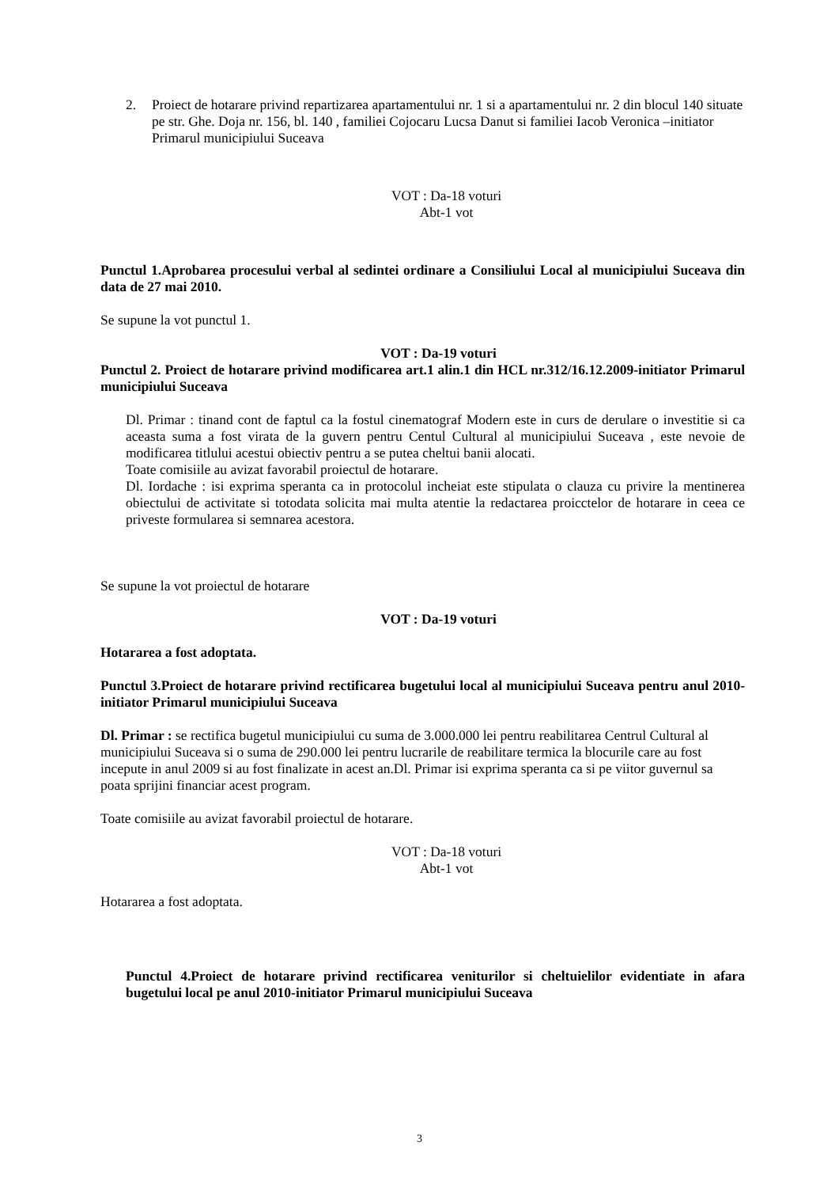2. Proiect de hotarare privind repartizarea apartamentului nr. 1 si a apartamentului nr. 2 din blocul 140 situate pe str. Ghe. Doja nr. 156, bl. 140 , familiei Cojocaru Lucsa Danut si familiei Iacob Veronica –initiator Primarul municipiului Suceava
VOT : Da-18 voturi
Abt-1 vot
Punctul 1.Aprobarea procesului verbal al sedintei ordinare a Consiliului Local al municipiului Suceava din data de 27 mai 2010.
Se supune la vot punctul 1.
VOT : Da-19 voturi
Punctul 2. Proiect de hotarare privind modificarea art.1 alin.1 din HCL nr.312/16.12.2009-initiator Primarul municipiului Suceava
Dl. Primar : tinand cont de faptul ca la fostul cinematograf Modern este in curs de derulare o investitie si ca aceasta suma a fost virata de la guvern pentru Centul Cultural al municipiului Suceava , este nevoie de modificarea titlului acestui obiectiv pentru a se putea cheltui banii alocati.
Toate comisiile au avizat favorabil proiectul de hotarare.
Dl. Iordache : isi exprima speranta ca in protocolul incheiat este stipulata o clauza cu privire la mentinerea obiectului de activitate si totodata solicita mai multa atentie la redactarea proicctelor de hotarare in ceea ce priveste formularea si semnarea acestora.
Se supune la vot proiectul de hotarare
VOT : Da-19 voturi
Hotararea a fost adoptata.
Punctul 3.Proiect de hotarare privind rectificarea bugetului local al municipiului Suceava pentru anul 2010-initiator Primarul municipiului Suceava
Dl. Primar : se rectifica bugetul municipiului cu suma de 3.000.000 lei pentru reabilitarea Centrul Cultural al municipiului Suceava si o suma de 290.000 lei pentru lucrarile de reabilitare termica la blocurile care au fost incepute in anul 2009 si au fost finalizate in acest an.Dl. Primar isi exprima speranta ca si pe viitor guvernul sa poata sprijini financiar acest program.
Toate comisiile au avizat favorabil proiectul de hotarare.
VOT : Da-18 voturi
Abt-1 vot
Hotararea a fost adoptata.
Punctul 4.Proiect de hotarare privind rectificarea veniturilor si cheltuielilor evidentiate in afara bugetului local pe anul 2010-initiator Primarul municipiului Suceava
3